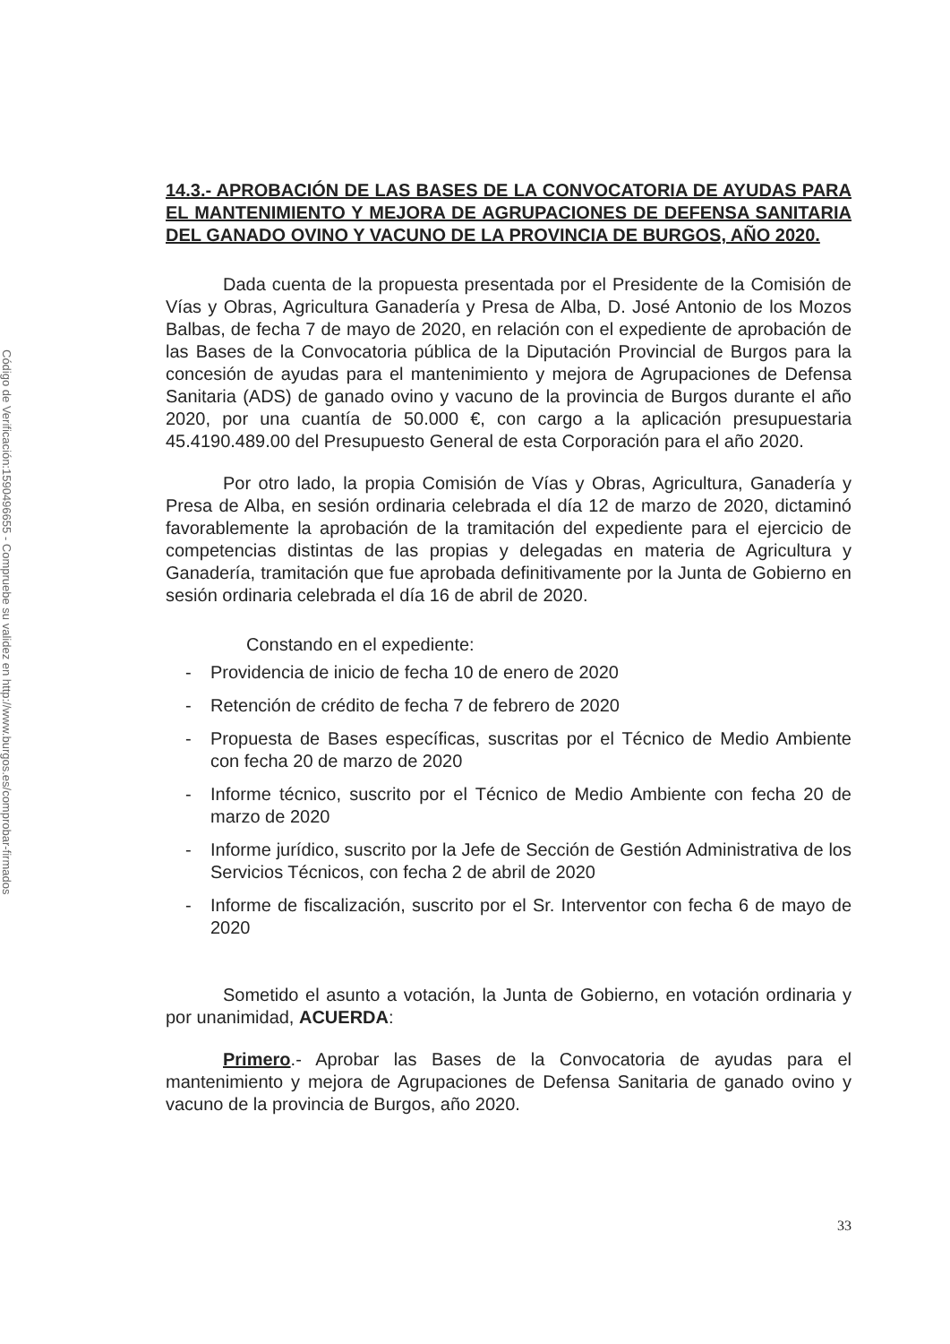Código de Verificación:1590496655 - Compruebe su validez en http://www.burgos.es/comprobar-firmados
14.3.- APROBACIÓN DE LAS BASES DE LA CONVOCATORIA DE AYUDAS PARA EL MANTENIMIENTO Y MEJORA DE AGRUPACIONES DE DEFENSA SANITARIA DEL GANADO OVINO Y VACUNO DE LA PROVINCIA DE BURGOS, AÑO 2020.
Dada cuenta de la propuesta presentada por el Presidente de la Comisión de Vías y Obras, Agricultura Ganadería y Presa de Alba, D. José Antonio de los Mozos Balbas, de fecha 7 de mayo de 2020, en relación con el expediente de aprobación de las Bases de la Convocatoria pública de la Diputación Provincial de Burgos para la concesión de ayudas para el mantenimiento y mejora de Agrupaciones de Defensa Sanitaria (ADS) de ganado ovino y vacuno de la provincia de Burgos durante el año 2020, por una cuantía de 50.000 €, con cargo a la aplicación presupuestaria 45.4190.489.00 del Presupuesto General de esta Corporación para el año 2020.
Por otro lado, la propia Comisión de Vías y Obras, Agricultura, Ganadería y Presa de Alba, en sesión ordinaria celebrada el día 12 de marzo de 2020, dictaminó favorablemente la aprobación de la tramitación del expediente para el ejercicio de competencias distintas de las propias y delegadas en materia de Agricultura y Ganadería, tramitación que fue aprobada definitivamente por la Junta de Gobierno en sesión ordinaria celebrada el día 16 de abril de 2020.
Constando en el expediente:
- Providencia de inicio de fecha 10 de enero de 2020
- Retención de crédito de fecha 7 de febrero de 2020
- Propuesta de Bases específicas, suscritas por el Técnico de Medio Ambiente con fecha 20 de marzo de 2020
- Informe técnico, suscrito por el Técnico de Medio Ambiente con fecha 20 de marzo de 2020
- Informe jurídico, suscrito por la Jefe de Sección de Gestión Administrativa de los Servicios Técnicos, con fecha 2 de abril de 2020
- Informe de fiscalización, suscrito por el Sr. Interventor con fecha 6 de mayo de 2020
Sometido el asunto a votación, la Junta de Gobierno, en votación ordinaria y por unanimidad, ACUERDA:
Primero.- Aprobar las Bases de la Convocatoria de ayudas para el mantenimiento y mejora de Agrupaciones de Defensa Sanitaria de ganado ovino y vacuno de la provincia de Burgos, año 2020.
33